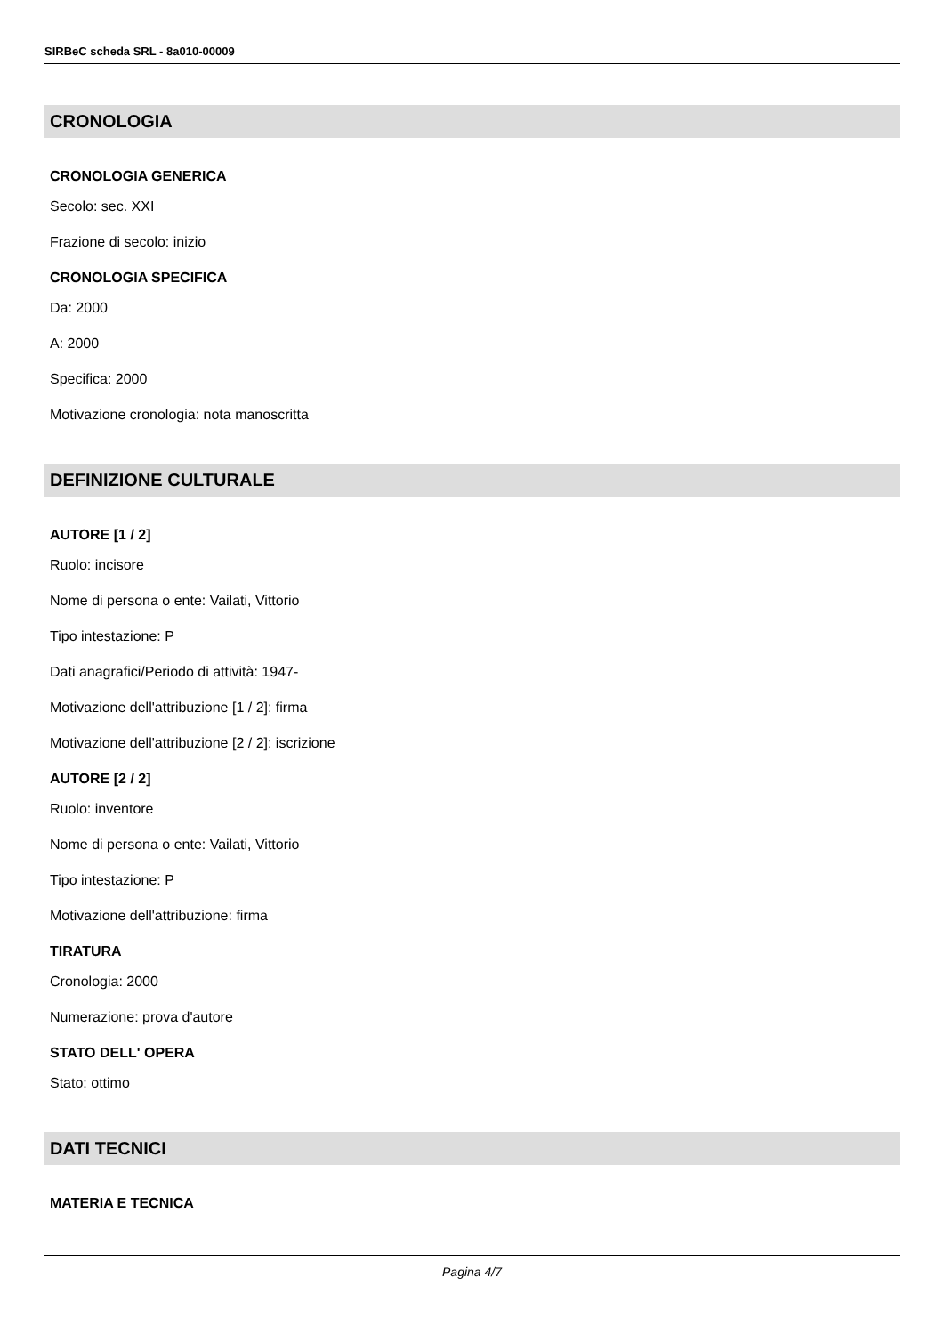SIRBeC scheda SRL - 8a010-00009
CRONOLOGIA
CRONOLOGIA GENERICA
Secolo: sec. XXI
Frazione di secolo: inizio
CRONOLOGIA SPECIFICA
Da: 2000
A: 2000
Specifica: 2000
Motivazione cronologia: nota manoscritta
DEFINIZIONE CULTURALE
AUTORE [1 / 2]
Ruolo: incisore
Nome di persona o ente: Vailati, Vittorio
Tipo intestazione: P
Dati anagrafici/Periodo di attività: 1947-
Motivazione dell'attribuzione [1 / 2]: firma
Motivazione dell'attribuzione [2 / 2]: iscrizione
AUTORE [2 / 2]
Ruolo: inventore
Nome di persona o ente: Vailati, Vittorio
Tipo intestazione: P
Motivazione dell'attribuzione: firma
TIRATURA
Cronologia: 2000
Numerazione: prova d'autore
STATO DELL' OPERA
Stato: ottimo
DATI TECNICI
MATERIA E TECNICA
Pagina 4/7